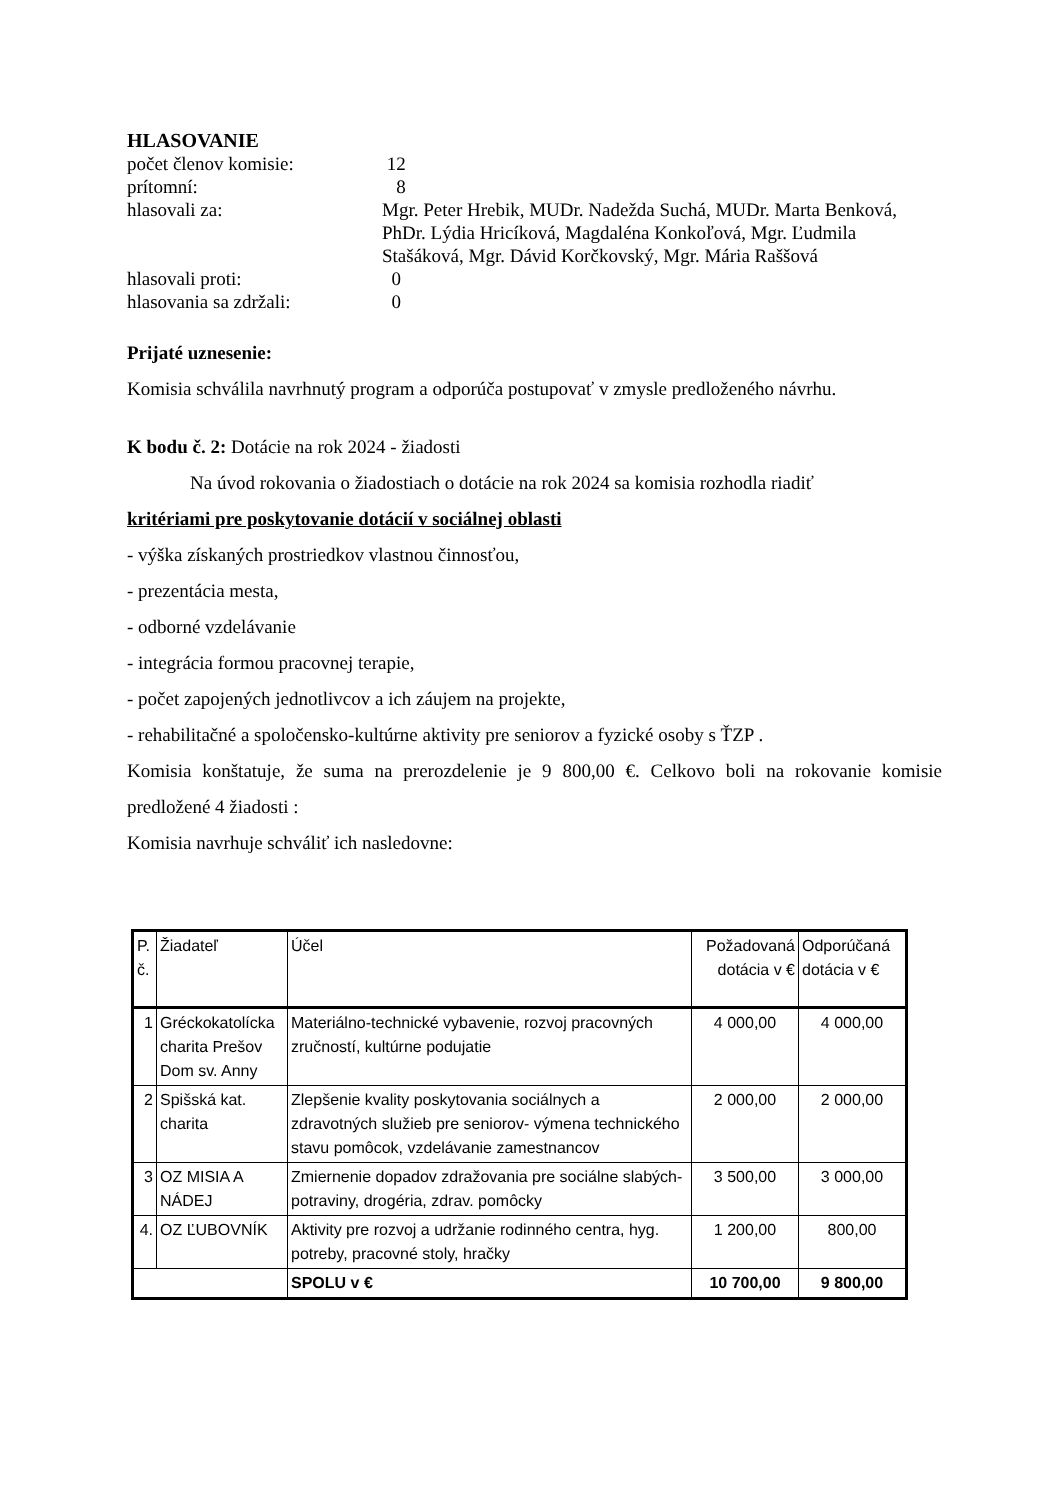HLASOVANIE
počet členov komisie: 12
prítomní: 8
hlasovali za: Mgr. Peter Hrebik, MUDr. Nadežda Suchá, MUDr. Marta Benková, PhDr. Lýdia Hricíková, Magdaléna Konkoľová, Mgr. Ľudmila Stašáková, Mgr. Dávid Korčkovský, Mgr. Mária Raššová
hlasovali proti: 0
hlasovania sa zdržali: 0
Prijaté uznesenie:
Komisia schválila navrhnutý program a odporúča postupovať v zmysle predloženého návrhu.
K bodu č. 2: Dotácie na rok 2024 - žiadosti
Na úvod rokovania o žiadostiach o dotácie na rok 2024 sa komisia rozhodla riadiť
kritériami pre poskytovanie dotácií v sociálnej oblasti
- výška získaných prostriedkov vlastnou činnosťou,
- prezentácia mesta,
- odborné vzdelávanie
- integrácia formou pracovnej terapie,
- počet zapojených jednotlivcov a ich záujem na projekte,
- rehabilitačné a spoločensko-kultúrne aktivity pre seniorov a fyzické osoby s ŤZP .
Komisia konštatuje, že suma na prerozdelenie je 9 800,00 €. Celkovo boli na rokovanie komisie predložené 4 žiadosti :
Komisia navrhuje schváliť ich nasledovne:
| P. č. | Žiadateľ | Účel | Požadovaná dotácia v € | Odporúčaná dotácia v € |
| --- | --- | --- | --- | --- |
| 1 | Gréckokatolícka charita Prešov Dom sv. Anny | Materiálno-technické vybavenie, rozvoj pracovných zručností, kultúrne podujatie | 4 000,00 | 4 000,00 |
| 2 | Spišská kat. charita | Zlepšenie kvality poskytovania sociálnych a zdravotných služieb pre seniorov- výmena technického stavu pomôcok, vzdelávanie zamestnancov | 2 000,00 | 2 000,00 |
| 3 | OZ MISIA A NÁDEJ | Zmiernenie dopadov zdražovania pre sociálne slabých- potraviny, drogéria, zdrav. pomôcky | 3 500,00 | 3 000,00 |
| 4. | OZ ĽUBOVNÍK | Aktivity pre rozvoj a udržanie rodinného centra, hyg. potreby, pracovné stoly, hračky | 1 200,00 | 800,00 |
| | | SPOLU v € | 10 700,00 | 9 800,00 |